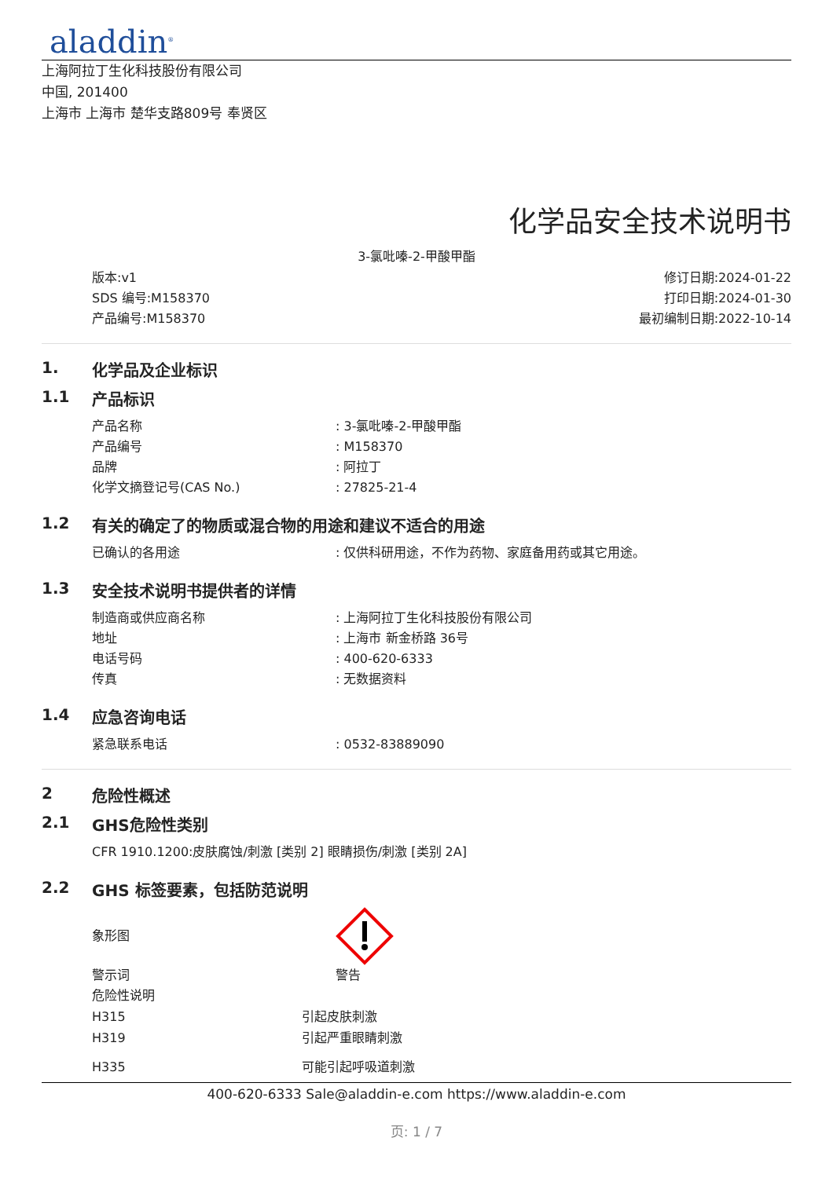aladdin<sup>®</sup>
上海阿拉丁生化科技股份有限公司
中国, 201400
上海市 上海市 楚华支路809号 奉贤区
化学品安全技术说明书
3-氯吡嗪-2-甲酸甲酯
版本:v1
SDS 编号:M158370
产品编号:M158370
修订日期:2024-01-22
打印日期:2024-01-30
最初编制日期:2022-10-14
1. 化学品及企业标识
1.1 产品标识
产品名称: 3-氯吡嗪-2-甲酸甲酯
产品编号: M158370
品牌: 阿拉丁
化学文摘登记号(CAS No.): 27825-21-4
1.2 有关的确定了的物质或混合物的用途和建议不适合的用途
已确认的各用途: 仅供科研用途，不作为药物、家庭备用药或其它用途。
1.3 安全技术说明书提供者的详情
制造商或供应商名称: 上海阿拉丁生化科技股份有限公司
地址: 上海市 新金桥路 36号
电话号码: 400-620-6333
传真: 无数据资料
1.4 应急咨询电话
紧急联系电话: 0532-83889090
2 危险性概述
2.1 GHS危险性类别
CFR 1910.1200:皮肤腐蚀/刺激 [类别 2] 眼睛损伤/刺激 [类别 2A]
2.2 GHS 标签要素，包括防范说明
象形图
警示词 警告
危险性说明
H315 引起皮肤刺激
H319 引起严重眼睛刺激
H335 可能引起呼吸道刺激
400-620-6333 Sale@aladdin-e.com https://www.aladdin-e.com
页: 1 / 7